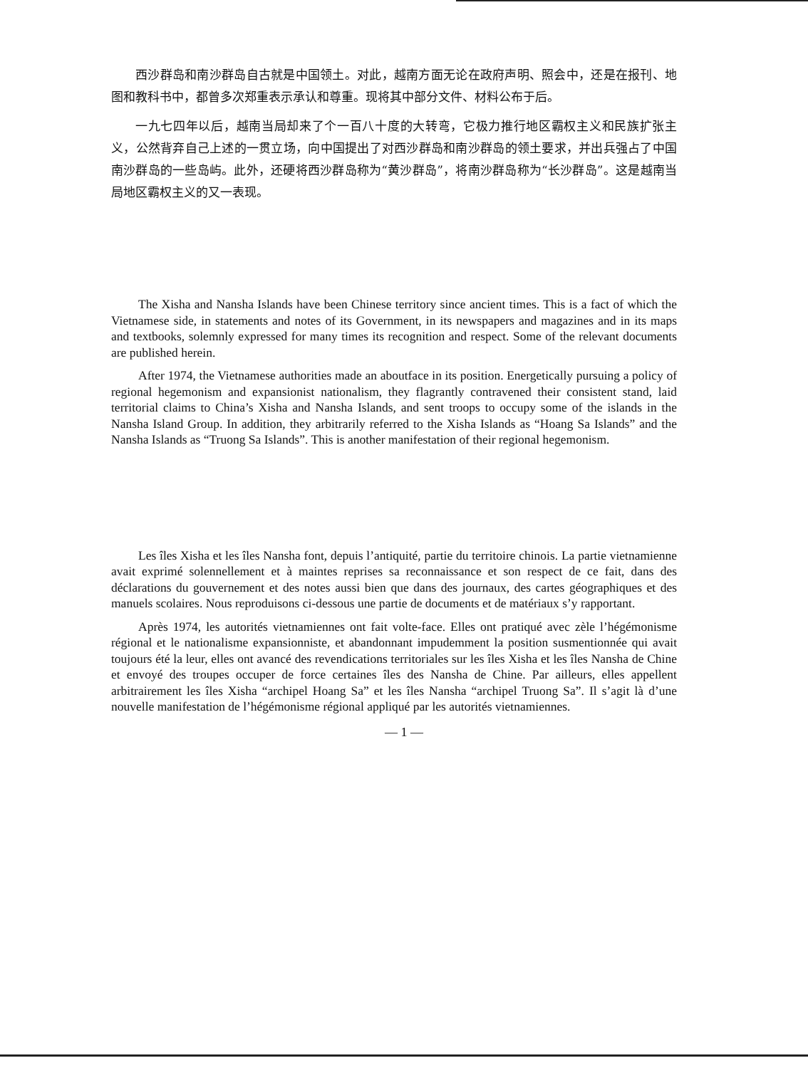西沙群岛和南沙群岛自古就是中国领土。对此，越南方面无论在政府声明、照会中，还是在报刊、地图和教科书中，都曾多次郑重表示承认和尊重。现将其中部分文件、材料公布于后。
一九七四年以后，越南当局却来了个一百八十度的大转弯，它极力推行地区霸权主义和民族扩张主义，公然背弃自己上述的一贯立场，向中国提出了对西沙群岛和南沙群岛的领土要求，并出兵强占了中国南沙群岛的一些岛屿。此外，还硬将西沙群岛称为“黄沙群岛”，将南沙群岛称为“长沙群岛”。这是越南当局地区霸权主义的又一表现。
The Xisha and Nansha Islands have been Chinese territory since ancient times. This is a fact of which the Vietnamese side, in statements and notes of its Government, in its newspapers and magazines and in its maps and textbooks, solemnly expressed for many times its recognition and respect. Some of the relevant documents are published herein.
After 1974, the Vietnamese authorities made an aboutface in its position. Energetically pursuing a policy of regional hegemonism and expansionist nationalism, they flagrantly contravened their consistent stand, laid territorial claims to China’s Xisha and Nansha Islands, and sent troops to occupy some of the islands in the Nansha Island Group. In addition, they arbitrarily referred to the Xisha Islands as “Hoang Sa Islands” and the Nansha Islands as “Truong Sa Islands”. This is another manifestation of their regional hegemonism.
Les îles Xisha et les îles Nansha font, depuis l’antiquité, partie du territoire chinois. La partie vietnamienne avait exprimé solennellement et à maintes reprises sa reconnaissance et son respect de ce fait, dans des déclarations du gouvernement et des notes aussi bien que dans des journaux, des cartes géographiques et des manuels scolaires. Nous reproduisons ci-dessous une partie de documents et de matériaux s’y rapportant.
Après 1974, les autorités vietnamiennes ont fait volte-face. Elles ont pratiqué avec zèle l’hégémonisme régional et le nationalisme expansionniste, et abandonnant impudemment la position susmentionnée qui avait toujours été la leur, elles ont avancé des revendications territoriales sur les îles Xisha et les îles Nansha de Chine et envoyé des troupes occuper de force certaines îles des Nansha de Chine. Par ailleurs, elles appellent arbitrairement les îles Xisha “archipel Hoang Sa” et les îles Nansha “archipel Truong Sa”. Il s’agit là d’une nouvelle manifestation de l’hégémonisme régional appliqué par les autorités vietnamiennes.
— 1 —